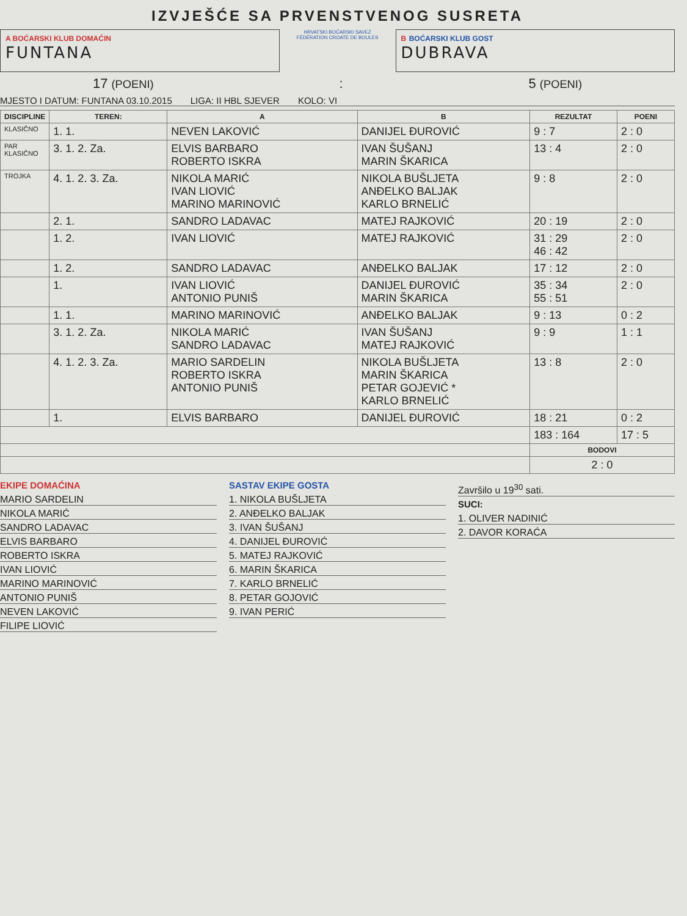IZVJEŠĆE SA PRVENSTVENOG SUSRETA
A BOĆARSKI KLUB DOMAĆIN
FUNTANA
HRVATSKI BOĆARSKI SAVEZ
FÉDÉRATION CROATE DE BOULES
B BOĆARSKI KLUB GOST
DUBRAVA
17 (POENI): 5 (POENI)
MJESTO I DATUM: FUNTANA 03.10.2015 LIGA: II HBL SJEVER KOLO: VI
| DISCIPLINE | TEREN: | A | B | REZULTAT | POENI |
| --- | --- | --- | --- | --- | --- |
| KLASIČNO | 1. 1. | NEVEN LAKOVIĆ | DANIJEL ĐUROVIĆ | 9 : 7 | 2 : 0 |
| PAR KLASIČNO | 3. 1. 2. Za. | ELVIS BARBARO ROBERTO ISKRA | IVAN ŠUŠANJ MARIN ŠKARICA | 13 : 4 | 2 : 0 |
| TROJKA | 4. 1. 2. 3. Za. | NIKOLA MARIĆ IVAN LIOVIĆ MARINO MARINOVIĆ | NIKOLA BUŠLJETA ANĐELKO BALJAK KARLO BRNELIĆ | 9 : 8 | 2 : 0 |
| | 2. 1. | SANDRO LADAVAC | MATEJ RAJKOVIĆ | 20 : 19 | 2 : 0 |
| | 1. 2. | IVAN LIOVIĆ | MATEJ RAJKOVIĆ | 31 : 29 46 : 42 | 2 : 0 |
| | 1. 2. | SANDRO LADAVAC | ANĐELKO BALJAK | 17 : 12 | 2 : 0 |
| | 1. | IVAN LIOVIĆ ANTONIO PUNIŠ | DANIJEL ĐUROVIĆ MARIN ŠKARICA | 35 : 34 55 : 51 | 2 : 0 |
| | 1. 1. | MARINO MARINOVIĆ | ANĐELKO BALJAK | 9 : 13 | 0 : 2 |
| | 3. 1. 2. Za. | NIKOLA MARIĆ SANDRO LADAVAC | IVAN ŠUŠANJ MATEJ RAJKOVIĆ | 9 : 9 | 1 : 1 |
| | 4. 1. 2. 3. Za. | MARIO SARDELIN ROBERTO ISKRA ANTONIO PUNIŠ | NIKOLA BUŠLJETA MARIN ŠKARICA PETAR GOJEVIĆ * KARLO BRNELIĆ | 13 : 8 | 2 : 0 |
| | 1. | ELVIS BARBARO | DANIJEL ĐUROVIĆ | 18 : 21 | 0 : 2 |
| | | | | 183 : 164 | 17 : 5 |
| | | | | BODOVI | |
| | | | | 2 : 0 | |
EKIPE DOMAĆINA
MARIO SARDELIN
NIKOLA MARIĆ
SANDRO LADAVAC
ELVIS BARBARO
ROBERTO ISKRA
IVAN LIOVIĆ
MARINO MARINOVIĆ
ANTONIO PUNIŠ
NEVEN LAKOVIĆ
FILIPE LIOVIĆ
SASTAV EKIPE GOSTA
1. NIKOLA BUŠLJETA
2. ANĐELKO BALJAK
3. IVAN ŠUŠANJ
4. DANIJEL ĐUROVIĆ
5. MATEJ RAJKOVIĆ
6. MARIN ŠKARICA
7. KARLO BRNELIĆ
8. PETAR GOJOVIĆ
9. IVAN PERIĆ
Završilo u 19<sup>30</sup> sati.
SUCI:
1. OLIVER NADINIĆ
2. DAVOR KORAĆA